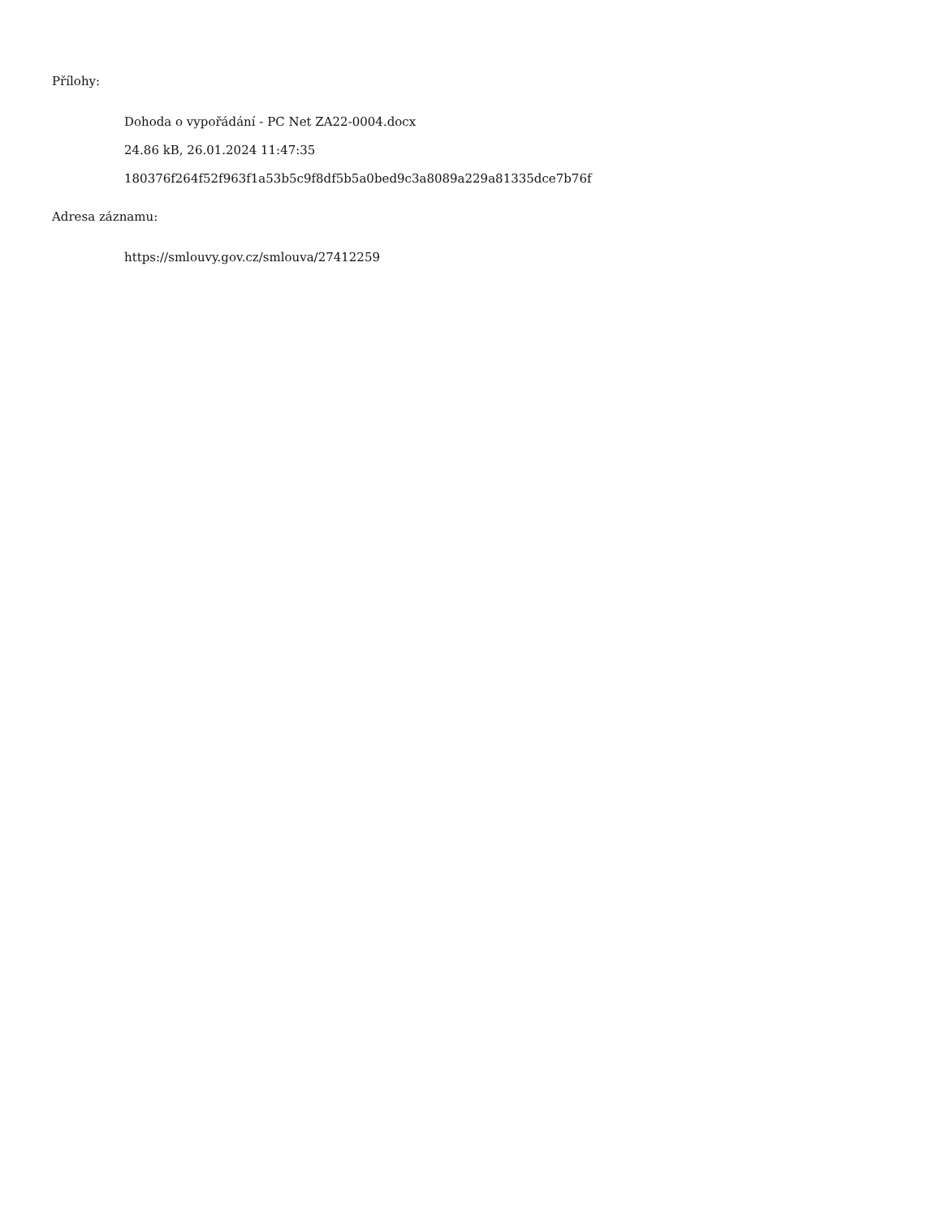Přílohy:
Dohoda o vypořádání - PC Net ZA22-0004.docx
24.86 kB, 26.01.2024 11:47:35
180376f264f52f963f1a53b5c9f8df5b5a0bed9c3a8089a229a81335dce7b76f
Adresa záznamu:
https://smlouvy.gov.cz/smlouva/27412259